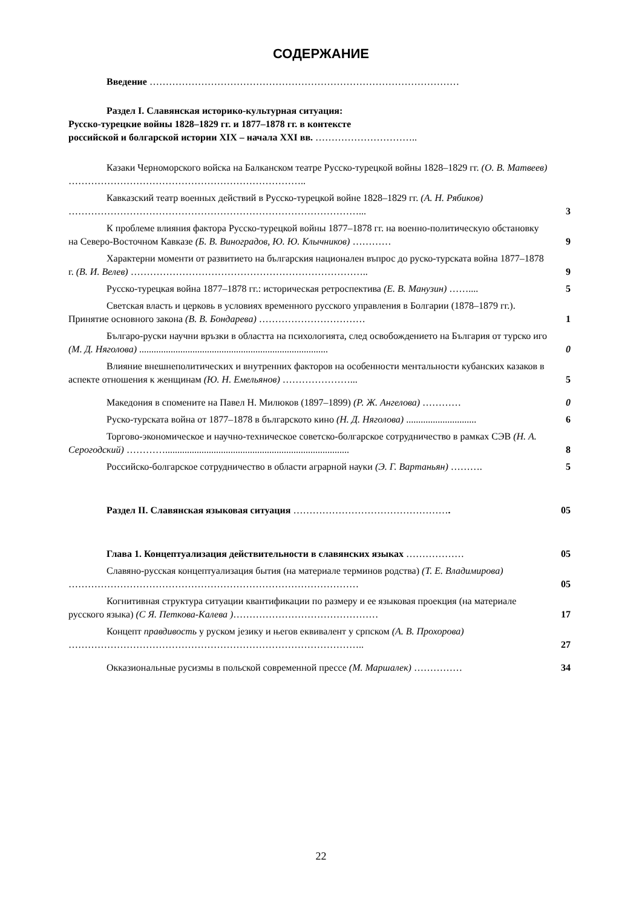СОДЕРЖАНИЕ
Введение ……………………………………………………………………………………
Раздел I. Славянская историко-культурная ситуация:
Русско-турецкие войны 1828–1829 гг. и 1877–1878 гг. в контексте
российской и болгарской истории XIX – начала XXI вв. …………………………..
Казаки Черноморского войска на Балканском театре Русско-турецкой войны 1828–1829 гг. (О. В. Матвеев) ………………………………………………………………..
Кавказский театр военных действий в Русско-турецкой войне 1828–1829 гг. (А. Н. Рябиков) ………………………………………………………………………………...
3
К проблеме влияния фактора Русско-турецкой войны 1877–1878 гг. на военно-политическую обстановку на Северо-Восточном Кавказе (Б. В. Виноградов, Ю. Ю. Клычников) …………
9
Характерни моменти от развитието на българския национален въпрос до руско-турската война 1877–1878 г. (В. И. Велев) ………………………………………………………………..
9
Русско-турецкая война 1877–1878 гг.: историческая ретроспектива (Е. В. Манузин) ……....
5
Светская власть и церковь в условиях временного русского управления в Болгарии (1878–1879 гг.). Принятие основного закона (В. В. Бондарева) ……………………………
1
Българо-руски научни връзки в областта на психологията, след освобождението на България от турско иго (М. Д. Няголова) ..............................................................................
0
Влияние внешнеполитических и внутренних факторов на особенности ментальности кубанских казаков в аспекте отношения к женщинам (Ю. Н. Емельянов) …………………...
5
Македония в спомените на Павел Н. Милюков (1897–1899) (Р. Ж. Ангелова) …………
0
Руско-турската война от 1877–1878 в българското кино (Н. Д. Няголова) .............................
6
Торгово-экономическое и научно-техническое советско-болгарское сотрудничество в рамках СЭВ (Н. А. Серогодский) …………............................................................................
8
Российско-болгарское сотрудничество в области аграрной науки (Э. Г. Вартаньян) ……….
5
Раздел II. Славянская языковая ситуация ………………………………………….
05
Глава 1. Концептуализация действительности в славянских языках ………………
05
Славяно-русская концептуализация бытия (на материале терминов родства) (Т. Е. Владимирова) ………………………………………………………………………………
05
Когнитивная структура ситуации квантификации по размеру и ее языковая проекция (на материале русского языка) (С Я. Петкова-Калева )………………………………………
17
Концепт правдивость у руском језику и његов еквивалент у српском (А. В. Прохорова) ………………………………………………………………………………..
27
Окказиональные русизмы в польской современной прессе (М. Маршалек) ……………
34
22